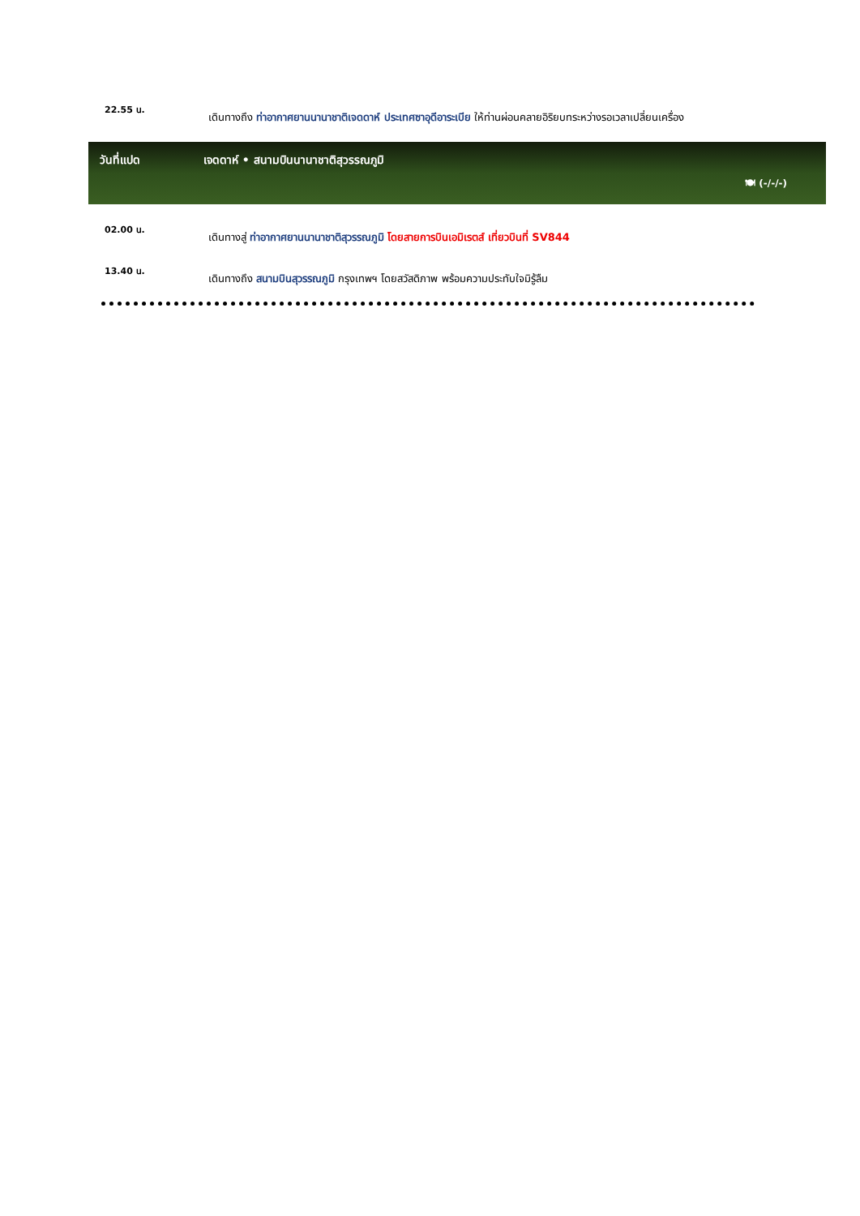22.55 น.
เดินทางถึง ท่าอากาศยานนานาชาติเจดดาห์ ประเทศซาอุดีอาระเบีย ให้ท่านผ่อนคลายอิริยบทระหว่างรอเวลาเปลี่ยนเครื่อง
วันที่แปด เจดดาห์ • สนามบินนานาชาติสุวรรณภูมิ
🍽 (-/-/-)
02.00 น.
เดินทางสู่ ท่าอากาศยานนานาชาติสุวรรณภูมิ โดยสายการบินเอมิเรตส์ เที่ยวบินที่ SV844
13.40 น.
เดินทางถึง สนามบินสุวรรณภูมิ กรุงเทพฯ โดยสวัสดิภาพ พร้อมความประทับใจมิรู้ลืม